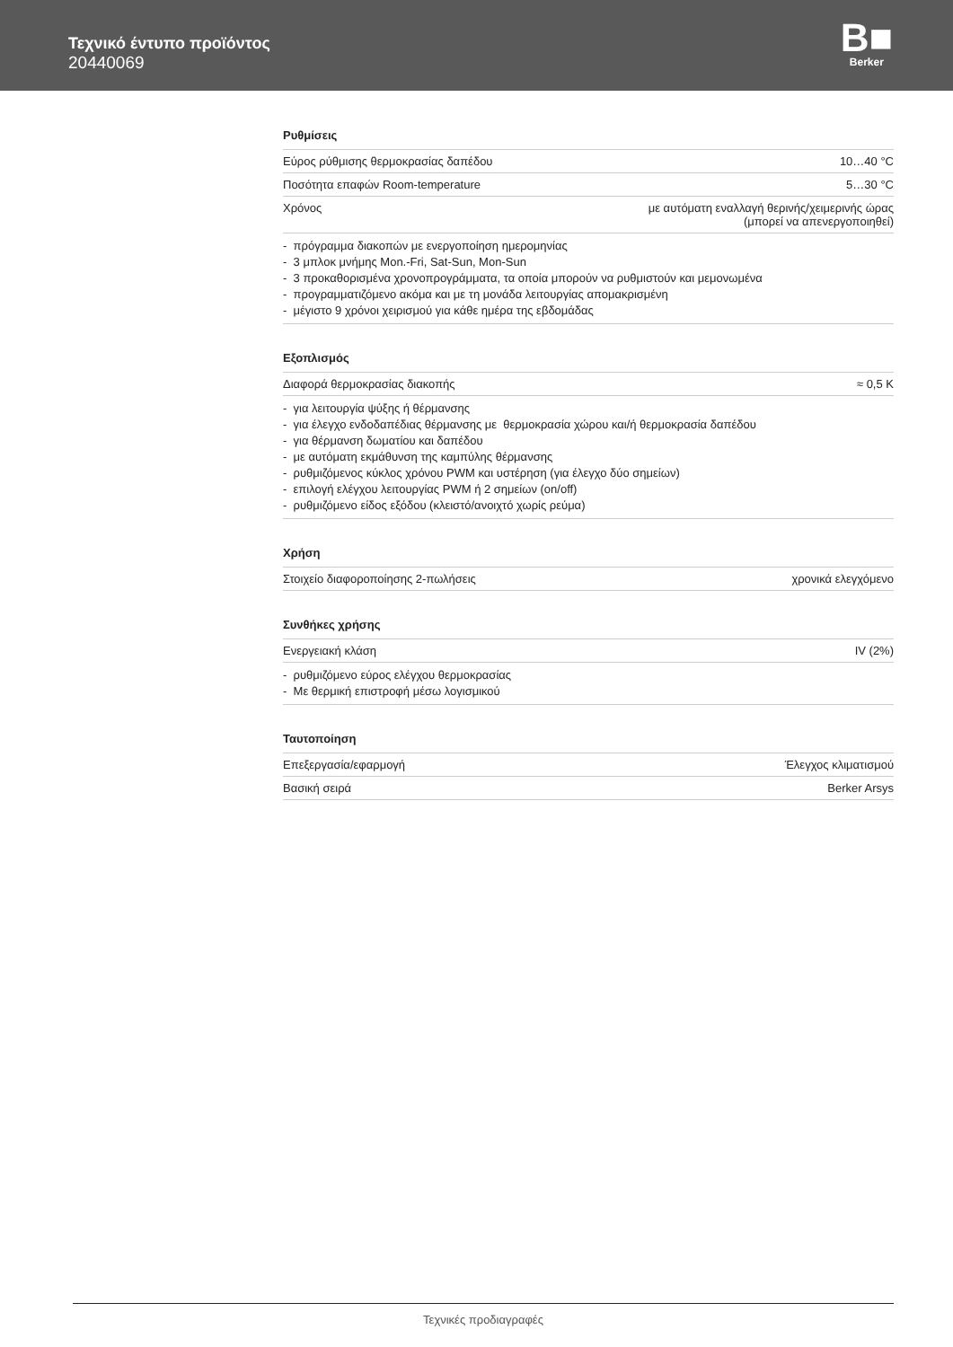Τεχνικό έντυπο προϊόντος
20440069
B■
Berker
Ρυθμίσεις
| Εύρος ρύθμισης θερμοκρασίας δαπέδου | 10…40 °C |
| Ποσότητα επαφών Room-temperature | 5…30 °C |
| Χρόνος | με αυτόματη εναλλαγή θερινής/χειμερινής ώρας (μπορεί να απενεργοποιηθεί) |
- πρόγραμμα διακοπών με ενεργοποίηση ημερομηνίας
- 3 μπλοκ μνήμης Mon.-Fri, Sat-Sun, Mon-Sun
- 3 προκαθορισμένα χρονοπρογράμματα, τα οποία μπορούν να ρυθμιστούν και μεμονωμένα
- προγραμματιζόμενο ακόμα και με τη μονάδα λειτουργίας απομακρισμένη
- μέγιστο 9 χρόνοι χειρισμού για κάθε ημέρα της εβδομάδας
Εξοπλισμός
| Διαφορά θερμοκρασίας διακοπής | ≈ 0,5 K |
- για λειτουργία ψύξης ή θέρμανσης
- για έλεγχο ενδοδαπέδιας θέρμανσης με θερμοκρασία χώρου και/ή θερμοκρασία δαπέδου
- για θέρμανση δωματίου και δαπέδου
- με αυτόματη εκμάθυνση της καμπύλης θέρμανσης
- ρυθμιζόμενος κύκλος χρόνου PWM και υστέρηση (για έλεγχο δύο σημείων)
- επιλογή ελέγχου λειτουργίας PWM ή 2 σημείων (on/off)
- ρυθμιζόμενο είδος εξόδου (κλειστό/ανοιχτό χωρίς ρεύμα)
Χρήση
| Στοιχείο διαφοροποίησης 2-πωλήσεις | χρονικά ελεγχόμενο |
Συνθήκες χρήσης
| Ενεργειακή κλάση | IV (2%) |
- ρυθμιζόμενο εύρος ελέγχου θερμοκρασίας
- Με θερμική επιστροφή μέσω λογισμικού
Ταυτοποίηση
| Επεξεργασία/εφαρμογή | Έλεγχος κλιματισμού |
| Βασική σειρά | Berker Arsys |
Τεχνικές προδιαγραφές